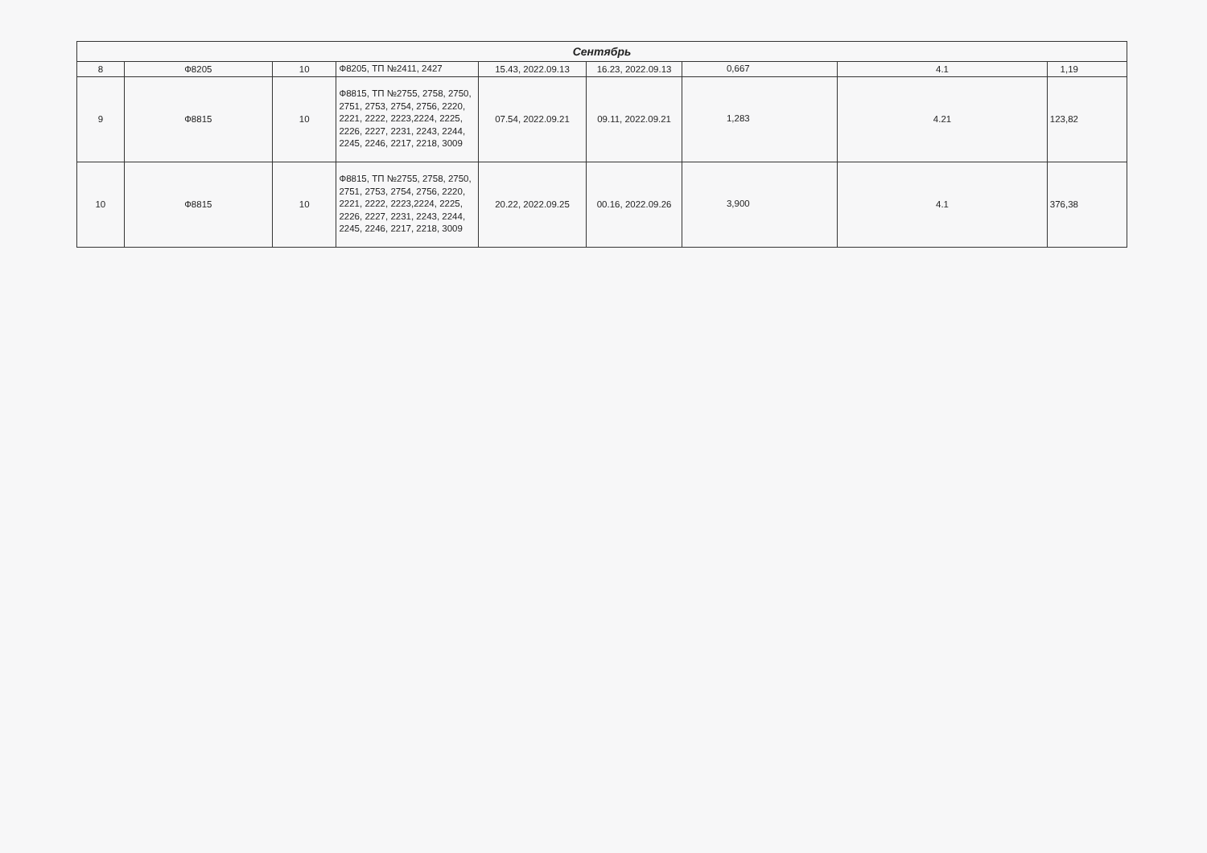| Сентябрь | | | | | | | | |
| --- | --- | --- | --- | --- | --- | --- | --- | --- |
| 8 | Ф8205 | 10 | Ф8205, ТП №2411, 2427 | 15.43, 2022.09.13 | 16.23, 2022.09.13 | 0,667 | 4.1 | 1,19 |
| 9 | Ф8815 | 10 | Ф8815, ТП №2755, 2758, 2750, 2751, 2753, 2754, 2756, 2220, 2221, 2222, 2223,2224, 2225, 2226, 2227, 2231, 2243, 2244, 2245, 2246, 2217, 2218, 3009 | 07.54, 2022.09.21 | 09.11, 2022.09.21 | 1,283 | 4.21 | 123,82 |
| 10 | Ф8815 | 10 | Ф8815, ТП №2755, 2758, 2750, 2751, 2753, 2754, 2756, 2220, 2221, 2222, 2223,2224, 2225, 2226, 2227, 2231, 2243, 2244, 2245, 2246, 2217, 2218, 3009 | 20.22, 2022.09.25 | 00.16, 2022.09.26 | 3,900 | 4.1 | 376,38 |